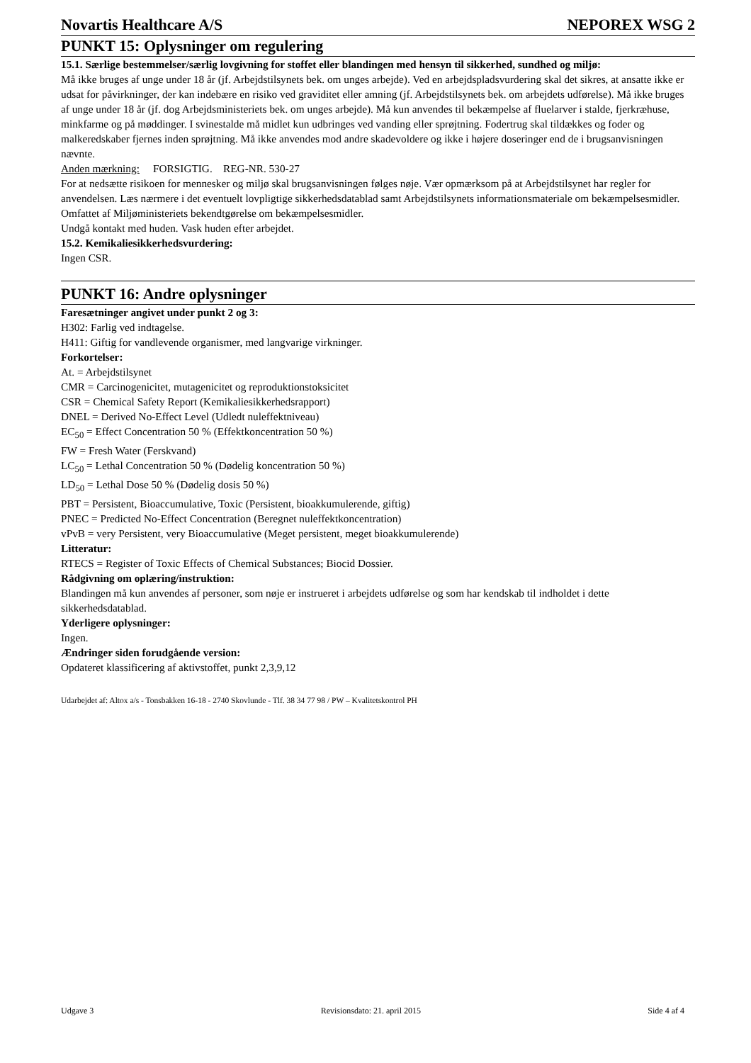Novartis Healthcare A/S NEPOREX WSG 2
PUNKT 15: Oplysninger om regulering
15.1. Særlige bestemmelser/særlig lovgivning for stoffet eller blandingen med hensyn til sikkerhed, sundhed og miljø:
Må ikke bruges af unge under 18 år (jf. Arbejdstilsynets bek. om unges arbejde). Ved en arbejdspladsvurdering skal det sikres, at ansatte ikke er udsat for påvirkninger, der kan indebære en risiko ved graviditet eller amning (jf. Arbejdstilsynets bek. om arbejdets udførelse). Må ikke bruges af unge under 18 år (jf. dog Arbejdsministeriets bek. om unges arbejde). Må kun anvendes til bekæmpelse af fluelarver i stalde, fjerkræhuse, minkfarme og på møddinger. I svinestalde må midlet kun udbringes ved vanding eller sprøjtning. Fodertrug skal tildækkes og foder og malkeredskaber fjernes inden sprøjtning. Må ikke anvendes mod andre skadevoldere og ikke i højere doseringer end de i brugsanvisningen nævnte.
Anden mærkning: FORSIGTIG. REG-NR. 530-27
For at nedsætte risikoen for mennesker og miljø skal brugsanvisningen følges nøje. Vær opmærksom på at Arbejdstilsynet har regler for anvendelsen. Læs nærmere i det eventuelt lovpligtige sikkerhedsdatablad samt Arbejdstilsynets informationsmateriale om bekæmpelsesmidler. Omfattet af Miljøministeriets bekendtgørelse om bekæmpelsesmidler.
Undgå kontakt med huden. Vask huden efter arbejdet.
15.2. Kemikaliesikkerhedsvurdering:
Ingen CSR.
PUNKT 16: Andre oplysninger
Faresætninger angivet under punkt 2 og 3:
H302: Farlig ved indtagelse.
H411: Giftig for vandlevende organismer, med langvarige virkninger.
Forkortelser:
At. = Arbejdstilsynet
CMR = Carcinogenicitet, mutagenicitet og reproduktionstoksicitet
CSR = Chemical Safety Report (Kemikaliesikkerhedsrapport)
DNEL = Derived No-Effect Level (Udledt nuleffektniveau)
EC<sub>50</sub> = Effect Concentration 50 % (Effektkoncentration 50 %)
FW = Fresh Water (Ferskvand)
LC<sub>50</sub> = Lethal Concentration 50 % (Dødelig koncentration 50 %)
LD<sub>50</sub> = Lethal Dose 50 % (Dødelig dosis 50 %)
PBT = Persistent, Bioaccumulative, Toxic (Persistent, bioakkumulerende, giftig)
PNEC = Predicted No-Effect Concentration (Beregnet nuleffektkoncentration)
vPvB = very Persistent, very Bioaccumulative (Meget persistent, meget bioakkumulerende)
Litteratur:
RTECS = Register of Toxic Effects of Chemical Substances; Biocid Dossier.
Rådgivning om oplæring/instruktion:
Blandingen må kun anvendes af personer, som nøje er instrueret i arbejdets udførelse og som har kendskab til indholdet i dette sikkerhedsdatablad.
Yderligere oplysninger:
Ingen.
Ændringer siden forudgående version:
Opdateret klassificering af aktivstoffet, punkt 2,3,9,12
Udarbejdet af: Altox a/s - Tonsbakken 16-18 - 2740 Skovlunde - Tlf. 38 34 77 98 / PW – Kvalitetskontrol PH
Udgave 3 Revisionsdato: 21. april 2015 Side 4 af 4